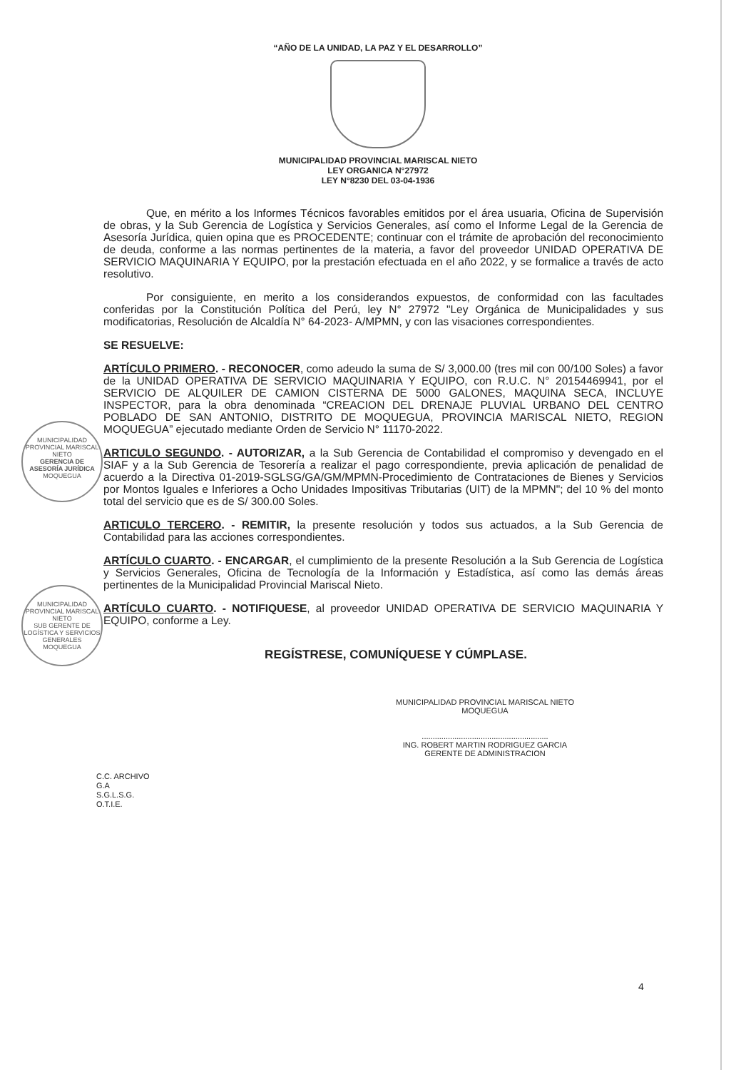“AÑO DE LA UNIDAD, LA PAZ Y EL DESARROLLO”
MUNICIPALIDAD PROVINCIAL MARISCAL NIETO
LEY ORGANICA N°27972
LEY N°8230 DEL 03-04-1936
Que, en mérito a los Informes Técnicos favorables emitidos por el área usuaria, Oficina de Supervisión de obras, y la Sub Gerencia de Logística y Servicios Generales, así como el Informe Legal de la Gerencia de Asesoría Jurídica, quien opina que es PROCEDENTE; continuar con el trámite de aprobación del reconocimiento de deuda, conforme a las normas pertinentes de la materia, a favor del proveedor UNIDAD OPERATIVA DE SERVICIO MAQUINARIA Y EQUIPO, por la prestación efectuada en el año 2022, y se formalice a través de acto resolutivo.
Por consiguiente, en merito a los considerandos expuestos, de conformidad con las facultades conferidas por la Constitución Política del Perú, ley N° 27972 "Ley Orgánica de Municipalidades y sus modificatorias, Resolución de Alcaldía N° 64-2023- A/MPMN, y con las visaciones correspondientes.
SE RESUELVE:
ARTÍCULO PRIMERO. - RECONOCER, como adeudo la suma de S/ 3,000.00 (tres mil con 00/100 Soles) a favor de la UNIDAD OPERATIVA DE SERVICIO MAQUINARIA Y EQUIPO, con R.U.C. N° 20154469941, por el SERVICIO DE ALQUILER DE CAMION CISTERNA DE 5000 GALONES, MAQUINA SECA, INCLUYE INSPECTOR, para la obra denominada “CREACION DEL DRENAJE PLUVIAL URBANO DEL CENTRO POBLADO DE SAN ANTONIO, DISTRITO DE MOQUEGUA, PROVINCIA MARISCAL NIETO, REGION MOQUEGUA” ejecutado mediante Orden de Servicio N° 11170-2022.
ARTICULO SEGUNDO. - AUTORIZAR, a la Sub Gerencia de Contabilidad el compromiso y devengado en el SIAF y a la Sub Gerencia de Tesorería a realizar el pago correspondiente, previa aplicación de penalidad de acuerdo a la Directiva 01-2019-SGLSG/GA/GM/MPMN-Procedimiento de Contrataciones de Bienes y Servicios por Montos Iguales e Inferiores a Ocho Unidades Impositivas Tributarias (UIT) de la MPMN"; del 10 % del monto total del servicio que es de S/ 300.00 Soles.
ARTICULO TERCERO. - REMITIR, la presente resolución y todos sus actuados, a la Sub Gerencia de Contabilidad para las acciones correspondientes.
ARTÍCULO CUARTO. - ENCARGAR, el cumplimiento de la presente Resolución a la Sub Gerencia de Logística y Servicios Generales, Oficina de Tecnología de la Información y Estadística, así como las demás áreas pertinentes de la Municipalidad Provincial Mariscal Nieto.
ARTÍCULO CUARTO. - NOTIFIQUESE, al proveedor UNIDAD OPERATIVA DE SERVICIO MAQUINARIA Y EQUIPO, conforme a Ley.
MUNICIPALIDAD PROVINCIAL MARISCAL NIETO
GERENCIA DE ASESORÍA JURÍDICA
MOQUEGUA
MUNICIPALIDAD PROVINCIAL MARISCAL NIETO
SUB GERENTE DE LOGÍSTICA Y SERVICIOS GENERALES
MOQUEGUA
REGÍSTRESE, COMUNÍQUESE Y CÚMPLASE.
MUNICIPALIDAD PROVINCIAL MARISCAL NIETO
MOQUEGUA
..........................................................
ING. ROBERT MARTIN RODRIGUEZ GARCIA
GERENTE DE ADMINISTRACION
C.C. ARCHIVO
G.A
S.G.L.S.G.
O.T.I.E.
4